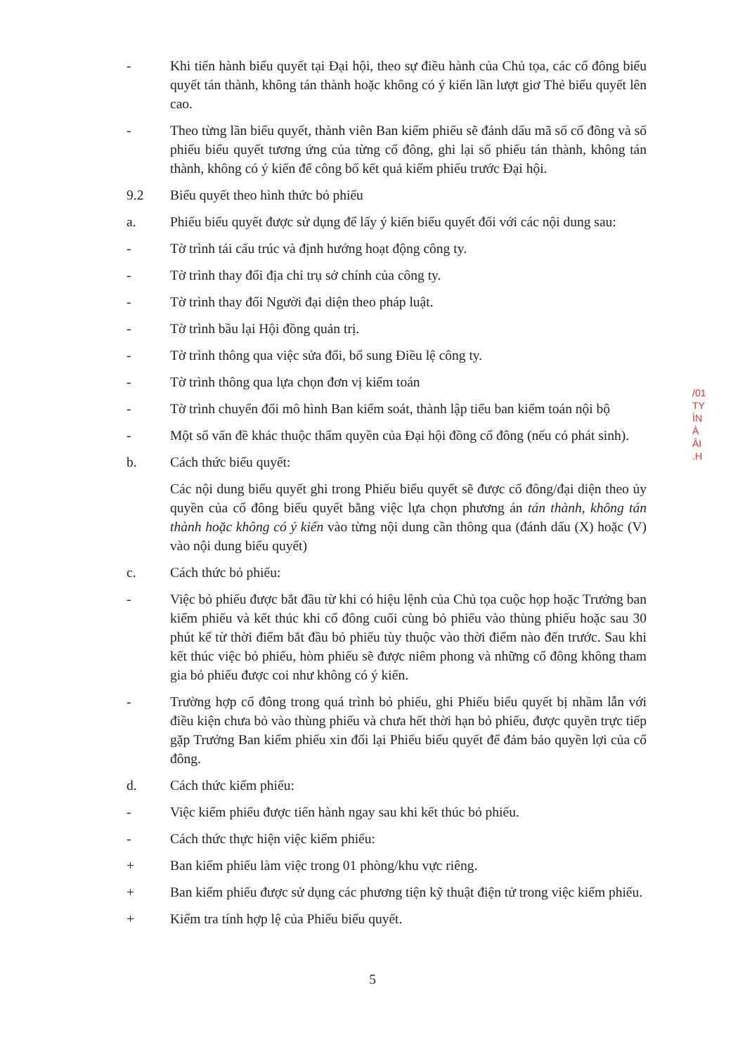- Khi tiến hành biểu quyết tại Đại hội, theo sự điều hành của Chủ tọa, các cổ đông biểu quyết tán thành, không tán thành hoặc không có ý kiến lần lượt giơ Thẻ biểu quyết lên cao.
- Theo từng lần biểu quyết, thành viên Ban kiểm phiếu sẽ đánh dấu mã số cổ đông và số phiếu biểu quyết tương ứng của từng cổ đông, ghi lại số phiếu tán thành, không tán thành, không có ý kiến để công bố kết quả kiểm phiếu trước Đại hội.
9.2 Biểu quyết theo hình thức bỏ phiếu
a. Phiếu biểu quyết được sử dụng để lấy ý kiến biểu quyết đối với các nội dung sau:
- Tờ trình tái cấu trúc và định hướng hoạt động công ty.
- Tờ trình thay đổi địa chỉ trụ sở chính của công ty.
- Tờ trình thay đổi Người đại diện theo pháp luật.
- Tờ trình bầu lại Hội đồng quản trị.
- Tờ trình thông qua việc sửa đổi, bổ sung Điều lệ công ty.
- Tờ trình thông qua lựa chọn đơn vị kiểm toán
- Tờ trình chuyển đổi mô hình Ban kiểm soát, thành lập tiểu ban kiểm toán nội bộ
- Một số vấn đề khác thuộc thẩm quyền của Đại hội đồng cổ đông (nếu có phát sinh).
b. Cách thức biểu quyết:
Các nội dung biểu quyết ghi trong Phiếu biểu quyết sẽ được cổ đông/đại diện theo ủy quyền của cổ đông biểu quyết bằng việc lựa chọn phương án tán thành, không tán thành hoặc không có ý kiến vào từng nội dung cần thông qua (đánh dấu (X) hoặc (V) vào nội dung biểu quyết)
c. Cách thức bỏ phiếu:
- Việc bỏ phiếu được bắt đầu từ khi có hiệu lệnh của Chủ tọa cuộc họp hoặc Trưởng ban kiểm phiếu và kết thúc khi cổ đông cuối cùng bỏ phiếu vào thùng phiếu hoặc sau 30 phút kể từ thời điểm bắt đầu bỏ phiếu tùy thuộc vào thời điểm nào đến trước. Sau khi kết thúc việc bỏ phiếu, hòm phiếu sẽ được niêm phong và những cổ đông không tham gia bỏ phiếu được coi như không có ý kiến.
- Trường hợp cổ đông trong quá trình bỏ phiếu, ghi Phiếu biểu quyết bị nhầm lẫn với điều kiện chưa bỏ vào thùng phiếu và chưa hết thời hạn bỏ phiếu, được quyền trực tiếp gặp Trưởng Ban kiểm phiếu xin đổi lại Phiếu biểu quyết để đảm bảo quyền lợi của cổ đông.
d. Cách thức kiểm phiếu:
- Việc kiểm phiếu được tiến hành ngay sau khi kết thúc bỏ phiếu.
- Cách thức thực hiện việc kiểm phiếu:
+ Ban kiểm phiếu làm việc trong 01 phòng/khu vực riêng.
+ Ban kiểm phiếu được sử dụng các phương tiện kỹ thuật điện tử trong việc kiểm phiếu.
+ Kiểm tra tính hợp lệ của Phiếu biểu quyết.
/01
TY
ÌN
À
ÂI
.H
5